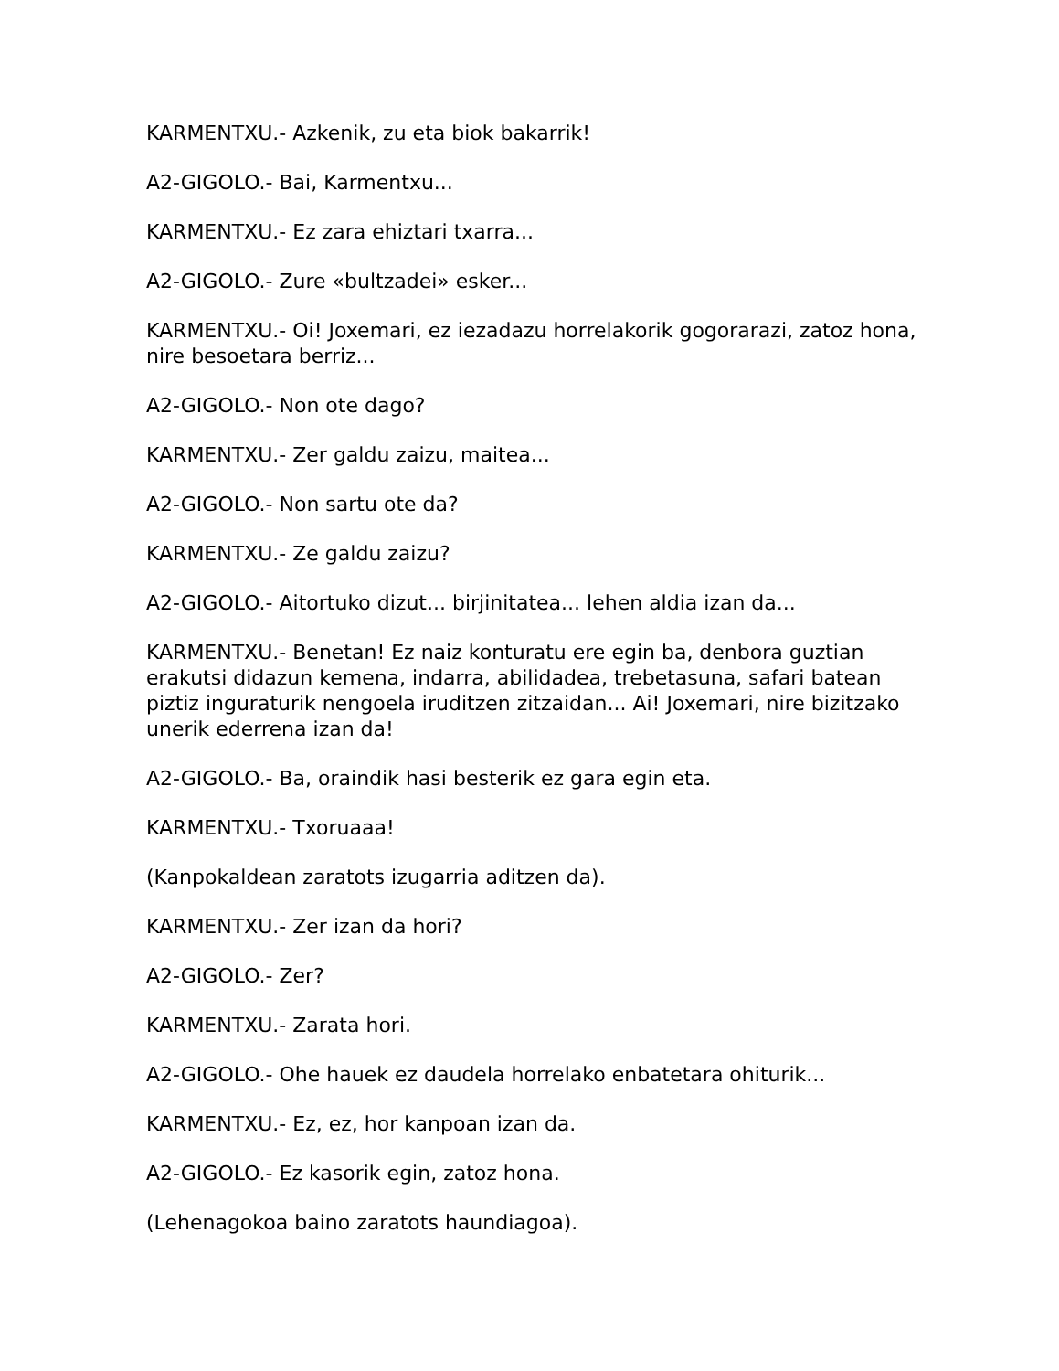KARMENTXU.- Azkenik, zu eta biok bakarrik!
A2-GIGOLO.- Bai, Karmentxu...
KARMENTXU.- Ez zara ehiztari txarra...
A2-GIGOLO.- Zure «bultzadei» esker...
KARMENTXU.- Oi! Joxemari, ez iezadazu horrelakorik gogorarazi, zatoz hona, nire besoetara berriz...
A2-GIGOLO.- Non ote dago?
KARMENTXU.- Zer galdu zaizu, maitea...
A2-GIGOLO.- Non sartu ote da?
KARMENTXU.- Ze galdu zaizu?
A2-GIGOLO.- Aitortuko dizut... birjinitatea... lehen aldia izan da...
KARMENTXU.- Benetan! Ez naiz konturatu ere egin ba, denbora guztian erakutsi didazun kemena, indarra, abilidadea, trebetasuna, safari batean piztiz inguraturik nengoela iruditzen zitzaidan... Ai! Joxemari, nire bizitzako unerik ederrena izan da!
A2-GIGOLO.- Ba, oraindik hasi besterik ez gara egin eta.
KARMENTXU.- Txoruaaa!
(Kanpokaldean zaratots izugarria aditzen da).
KARMENTXU.- Zer izan da hori?
A2-GIGOLO.- Zer?
KARMENTXU.- Zarata hori.
A2-GIGOLO.- Ohe hauek ez daudela horrelako enbatetara ohiturik...
KARMENTXU.- Ez, ez, hor kanpoan izan da.
A2-GIGOLO.- Ez kasorik egin, zatoz hona.
(Lehenagokoa baino zaratots haundiagoa).